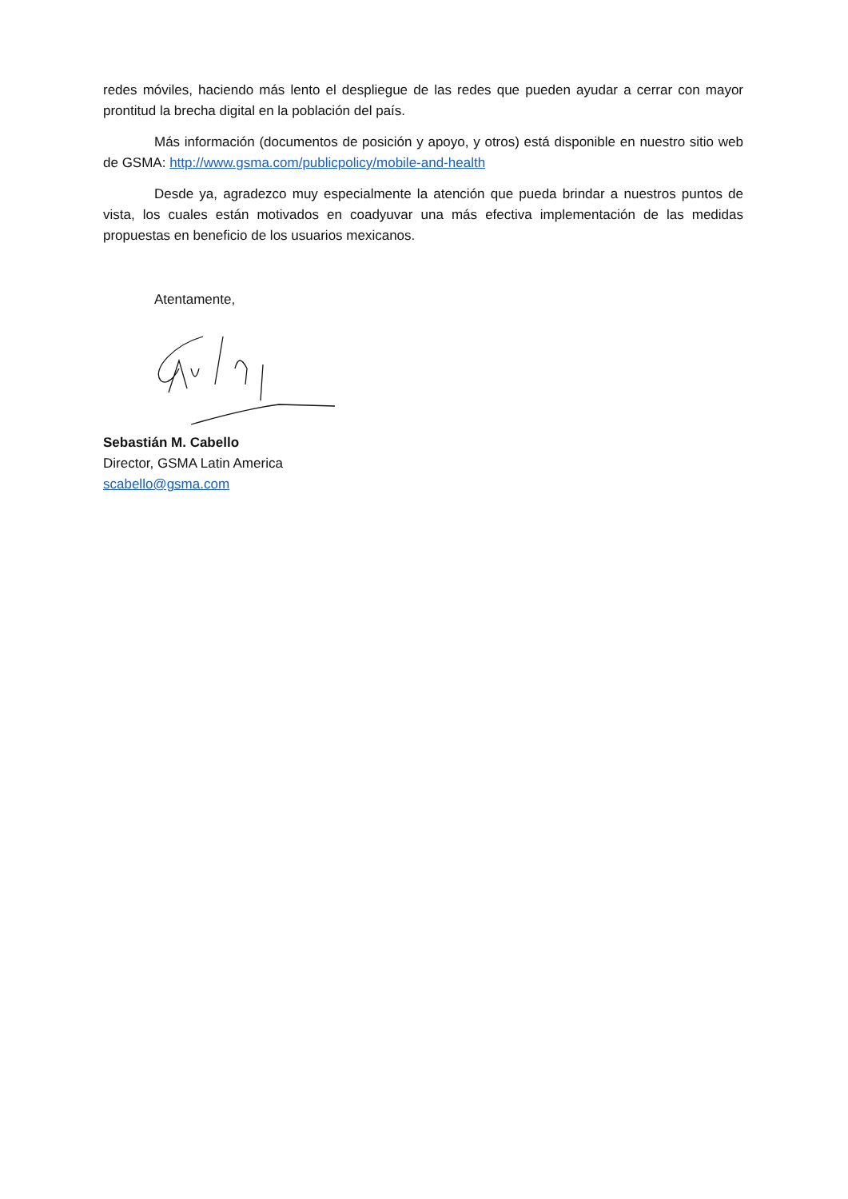redes móviles, haciendo más lento el despliegue de las redes que pueden ayudar a cerrar con mayor prontitud la brecha digital en la población del país.
Más información (documentos de posición y apoyo, y otros) está disponible en nuestro sitio web de GSMA: http://www.gsma.com/publicpolicy/mobile-and-health
Desde ya, agradezco muy especialmente la atención que pueda brindar a nuestros puntos de vista, los cuales están motivados en coadyuvar una más efectiva implementación de las medidas propuestas en beneficio de los usuarios mexicanos.
Atentamente,
Sebastián M. Cabello
Director, GSMA Latin America
scabello@gsma.com